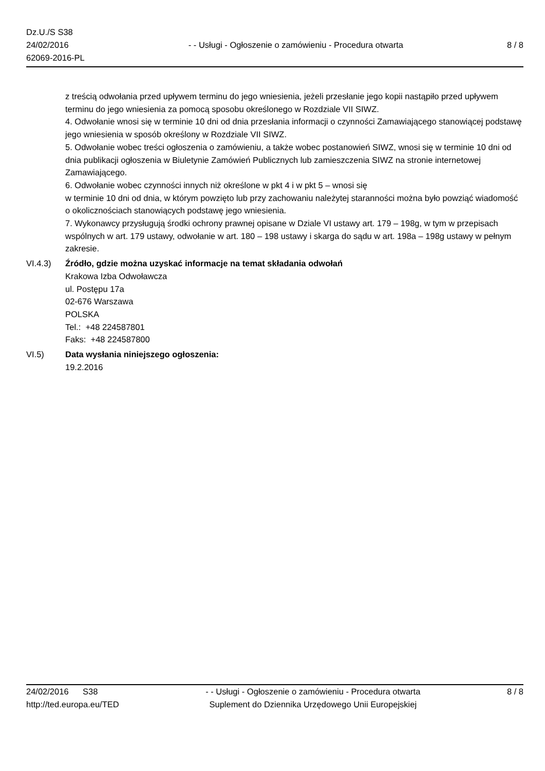Dz.U./S S38
24/02/2016
62069-2016-PL
- - Usługi - Ogłoszenie o zamówieniu - Procedura otwarta
8 / 8
z treścią odwołania przed upływem terminu do jego wniesienia, jeżeli przesłanie jego kopii nastąpiło przed upływem terminu do jego wniesienia za pomocą sposobu określonego w Rozdziale VII SIWZ.
4. Odwołanie wnosi się w terminie 10 dni od dnia przesłania informacji o czynności Zamawiającego stanowiącej podstawę jego wniesienia w sposób określony w Rozdziale VII SIWZ.
5. Odwołanie wobec treści ogłoszenia o zamówieniu, a także wobec postanowień SIWZ, wnosi się w terminie 10 dni od dnia publikacji ogłoszenia w Biuletynie Zamówień Publicznych lub zamieszczenia SIWZ na stronie internetowej Zamawiającego.
6. Odwołanie wobec czynności innych niż określone w pkt 4 i w pkt 5 – wnosi się
w terminie 10 dni od dnia, w którym powzięto lub przy zachowaniu należytej staranności można było powziąć wiadomość o okolicznościach stanowiących podstawę jego wniesienia.
7. Wykonawcy przysługują środki ochrony prawnej opisane w Dziale VI ustawy art. 179 – 198g, w tym w przepisach wspólnych w art. 179 ustawy, odwołanie w art. 180 – 198 ustawy i skarga do sądu w art. 198a – 198g ustawy w pełnym zakresie.
VI.4.3) Źródło, gdzie można uzyskać informacje na temat składania odwołań
Krakowa Izba Odwoławcza
ul. Postępu 17a
02-676 Warszawa
POLSKA
Tel.: +48 224587801
Faks: +48 224587800
VI.5) Data wysłania niniejszego ogłoszenia:
19.2.2016
24/02/2016 S38
http://ted.europa.eu/TED
- - Usługi - Ogłoszenie o zamówieniu - Procedura otwarta
Suplement do Dziennika Urzędowego Unii Europejskiej
8 / 8